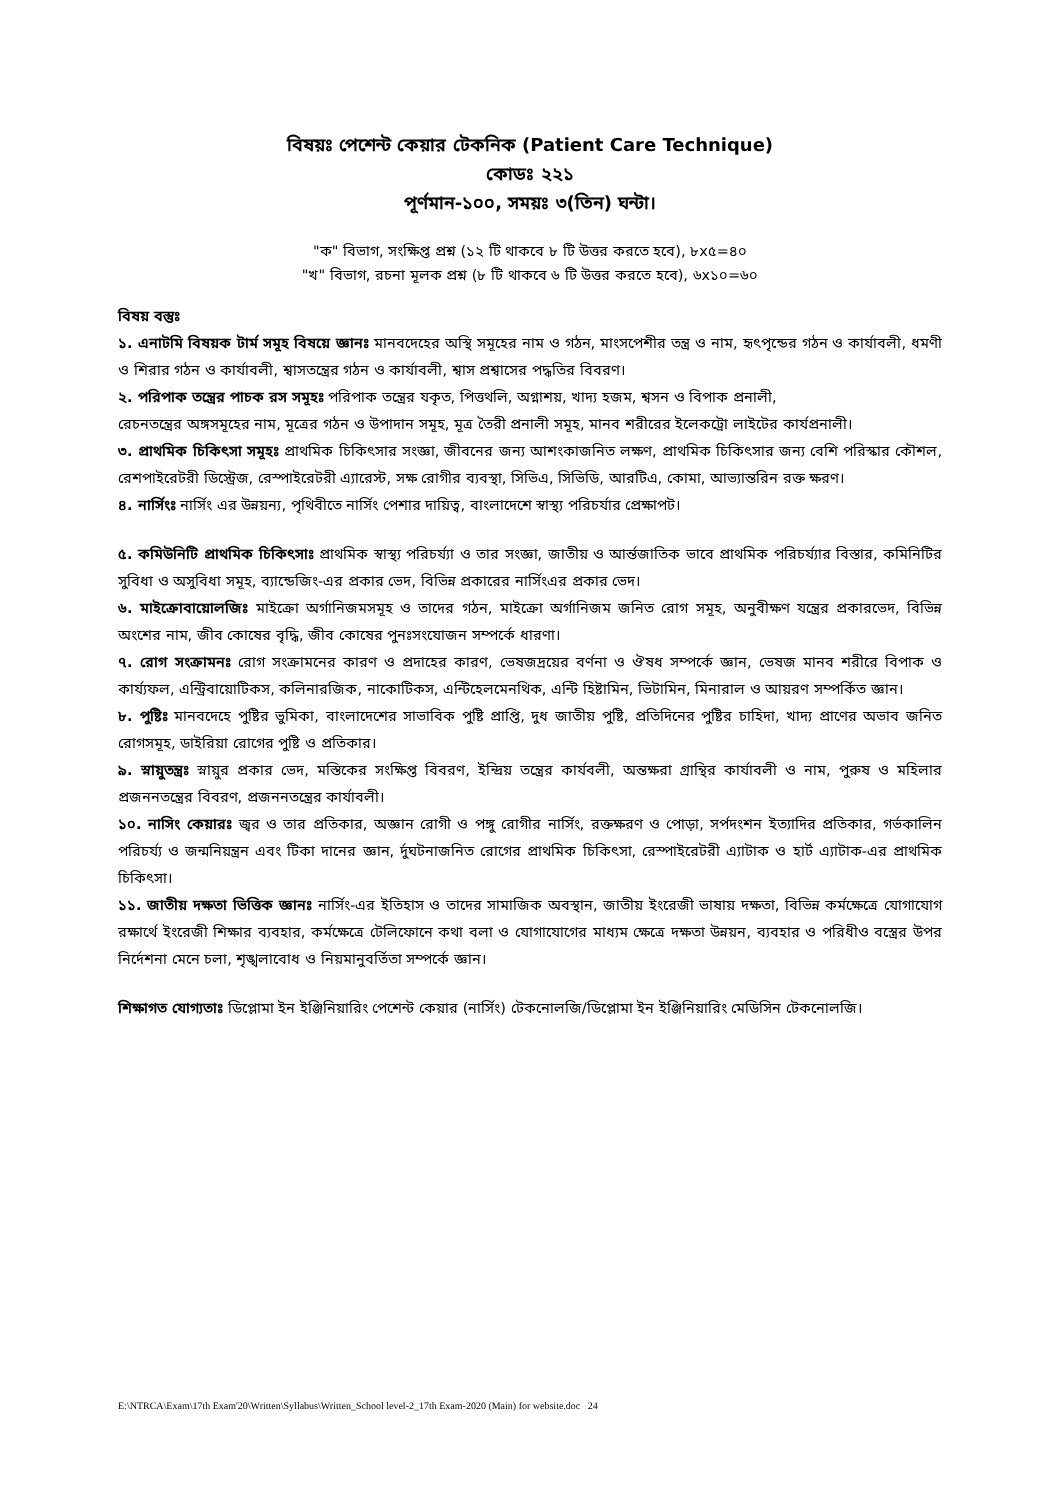বিষয়ঃ পেশেন্ট কেয়ার টেকনিক (Patient Care Technique)
কোডঃ ২২১
পূর্ণমান-১০০, সময়ঃ ৩(তিন) ঘন্টা।
"ক" বিভাগ, সংক্ষিপ্ত প্রশ্ন (১২ টি থাকবে ৮ টি উত্তর করতে হবে), ৮x৫=৪০
"খ" বিভাগ, রচনা মূলক প্রশ্ন (৮ টি থাকবে ৬ টি উত্তর করতে হবে), ৬x১০=৬০
বিষয় বস্তুঃ
১. এনাটমি বিষয়ক টার্ম সমূহ বিষয়ে জ্ঞানঃ মানবদেহের অস্থি সমূহের নাম ও গঠন, মাংসপেশীর তন্ত্র ও নাম, হৃৎপৃন্ডের গঠন ও কার্যাবলী, ধমণী ও শিরার গঠন ও কার্যাবলী, শ্বাসতন্ত্রের গঠন ও কার্যাবলী, শ্বাস প্রশ্বাসের পদ্ধতির বিবরণ।
২. পরিপাক তন্ত্রের পাচক রস সমূহঃ পরিপাক তন্ত্রের যকৃত, পিত্তথলি, অগ্নাশয়, খাদ্য হজম, শ্বসন ও বিপাক প্রনালী,
রেচনতন্ত্রের অঙ্গসমূহের নাম, মূত্রের গঠন ও উপাদান সমূহ, মূত্র তৈরী প্রনালী সমূহ, মানব শরীরের ইলেকট্রো লাইটের কার্যপ্রনালী।
৩. প্রাথমিক চিকিৎসা সমূহঃ প্রাথমিক চিকিৎসার সংজ্ঞা, জীবনের জন্য আশংকাজনিত লক্ষণ, প্রাথমিক চিকিৎসার জন্য বেশি পরিস্কার কৌশল, রেশপাইরেটরী ডিস্ট্রেজ, রেস্পাইরেটরী এ্যারেস্ট, সক্ষ রোগীর ব্যবস্থা, সিভিএ, সিভিডি, আরটিএ, কোমা, আভ্যান্তরিন রক্ত ক্ষরণ।
৪. নার্সিংঃ নার্সিং এর উন্নয়ন্য, পৃথিবীতে নার্সিং পেশার দায়িত্ব, বাংলাদেশে স্বাস্থ্য পরিচর্যার প্রেক্ষাপট।
৫. কমিউনিটি প্রাথমিক চিকিৎসাঃ প্রাথমিক স্বাস্থ্য পরিচর্য্যা ও তার সংজ্ঞা, জাতীয় ও আর্ন্তজাতিক ভাবে প্রাথমিক পরিচর্য্যার বিস্তার, কমিনিটির সুবিধা ও অসুবিধা সমূহ, ব্যান্ডেজিং-এর প্রকার ভেদ, বিভিন্ন প্রকারের নার্সিংএর প্রকার ভেদ।
৬. মাইক্রোবায়োলজিঃ মাইক্রো অর্গানিজমসমূহ ও তাদের গঠন, মাইক্রো অর্গানিজম জনিত রোগ সমূহ, অনুবীক্ষণ যন্ত্রের প্রকারভেদ, বিভিন্ন অংশের নাম, জীব কোষের বৃদ্ধি, জীব কোষের পুনঃসংযোজন সম্পর্কে ধারণা।
৭. রোগ সংক্রামনঃ রোগ সংক্রামনের কারণ ও প্রদাহের কারণ, ভেষজদ্রয়ের বর্ণনা ও ঔষধ সম্পর্কে জ্ঞান, ভেষজ মানব শরীরে বিপাক ও কার্য্যফল, এন্ট্রিবায়োটিকস, কলিনারজিক, নাকোটিকস, এন্টিহেলমেনথিক, এন্টি হিষ্টামিন, ভিটামিন, মিনারাল ও আয়রণ সম্পর্কিত জ্ঞান।
৮. পুষ্টিঃ মানবদেহে পুষ্টির ভুমিকা, বাংলাদেশের সাভাবিক পুষ্টি প্রাপ্তি, দুধ জাতীয় পুষ্টি, প্রতিদিনের পুষ্টির চাহিদা, খাদ্য প্রাণের অভাব জনিত রোগসমূহ, ডাইরিয়া রোগের পুষ্টি ও প্রতিকার।
৯. স্নায়ুতন্ত্রঃ স্নায়ুর প্রকার ভেদ, মস্তিকের সংক্ষিপ্ত বিবরণ, ইন্দ্রিয় তন্ত্রের কার্যবলী, অন্তক্ষরা গ্রান্থির কার্যাবলী ও নাম, পুরুষ ও মহিলার প্রজননতন্ত্রের বিবরণ, প্রজননতন্ত্রের কার্যাবলী।
১০. নাসিং কেয়ারঃ জ্বর ও তার প্রতিকার, অজ্ঞান রোগী ও পঙ্গু রোগীর নার্সিং, রক্তক্ষরণ ও পোড়া, সর্পদংশন ইত্যাদির প্রতিকার, গর্ভকালিন পরিচর্য্য ও জন্মনিয়ন্ত্রন এবং টিকা দানের জ্ঞান, র্দুঘটনাজনিত রোগের প্রাথমিক চিকিৎসা, রেস্পাইরেটরী এ্যাটাক ও হার্ট এ্যাটাক-এর প্রাথমিক চিকিৎসা।
১১. জাতীয় দক্ষতা ভিত্তিক জ্ঞানঃ নার্সিং-এর ইতিহাস ও তাদের সামাজিক অবস্থান, জাতীয় ইংরেজী ভাষায় দক্ষতা, বিভিন্ন কর্মক্ষেত্রে যোগাযোগ রক্ষার্থে ইংরেজী শিক্ষার ব্যবহার, কর্মক্ষেত্রে টেলিফোনে কথা বলা ও যোগাযোগের মাধ্যম ক্ষেত্রে দক্ষতা উন্নয়ন, ব্যবহার ও পরিধীও বস্ত্রের উপর নির্দেশনা মেনে চলা, শৃঙ্খলাবোধ ও নিয়মানুবর্তিতা সম্পর্কে জ্ঞান।
শিক্ষাগত যোগ্যতাঃ ডিপ্লোমা ইন ইঞ্জিনিয়ারিং পেশেন্ট কেয়ার (নার্সিং) টেকনোলজি/ডিপ্লোমা ইন ইঞ্জিনিয়ারিং মেডিসিন টেকনোলজি।
E:\NTRCA\Exam\17th Exam'20\Written\Syllabus\Written_School level-2_17th Exam-2020 (Main) for website.doc 24